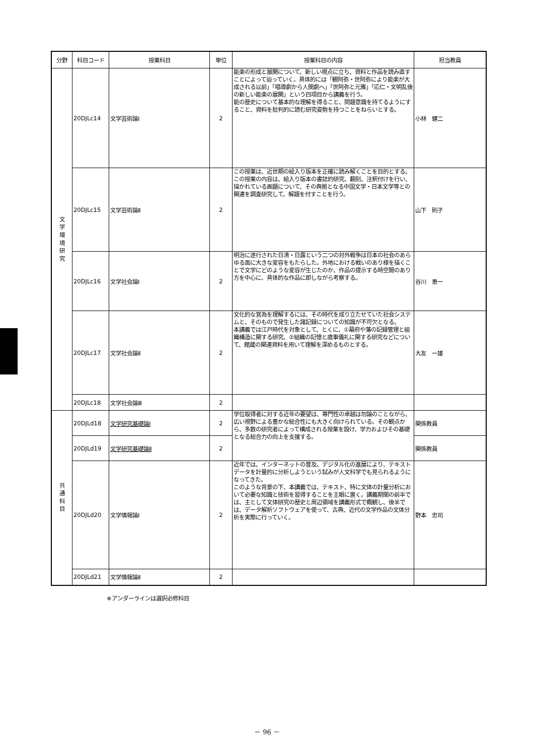| 分野 | 科目コード | 授業科目 | 単位 | 授業科目の内容 | 担当教員 |
| --- | --- | --- | --- | --- | --- |
| 文 学 環 境 研 究 | 20DJLc14 | 文学芸術論Ⅰ | 2 | 能楽の形成と展開について、新しい視点に立ち、資料と作品を読み直すことによって辿っていく。具体的には「観阿弥・世阿弥により能楽が大成される以前」「唱導劇から人間劇へ」「世阿弥と元雅」「応仁・文明乱後の新しい能楽の展開」という四項目から講義を行う。 能の歴史について基本的な理解を得ること、問題意識を持てるようにすること、資料を批判的に読む研究姿勢を持つことをねらいとする。 | 小林 健二 |
| | 20DJLc15 | 文学芸術論Ⅱ | 2 | この授業は、近世期の絵入り版本を正確に読み解くことを目的とする。 この授業の内容は、絵入り版本の書誌的研究、翻刻、注釈付けを行い、描かれている画題について、その典拠となる中国文学・日本文学等との関連を調査研究して、解題を付すことを行う。 | 山下 則子 |
| | 20DJLc16 | 文学社会論Ⅰ | 2 | 明治に遂行された日清・日露という二つの対外戦争は日本の社会のあらゆる面に大きな変容をもたらした。外地における戦いのあり様を描くことで文学にどのような変容が生じたのか、作品の提示する時空間のあり方を中心に、具体的な作品に即しながら考察する。 | 谷川 恵一 |
| | 20DJLc17 | 文学社会論Ⅱ | 2 | 文化的な営為を理解するには、その時代を成り立たせていた社会システムと、そのもので発生した諸記録についての知識が不可欠となる。 本講義では江戸時代を対象として、とくに、①幕府や藩の記録管理と組織構造に関する研究、②組織の記憶と歳事儀礼に関する研究などについて、館蔵の関連資料を用いて理解を深めるものとする。 | 大友 一雄 |
| | 20DJLc18 | 文学社会論Ⅲ | 2 | | |
| 共 通 科 目 | 20DJLd18 | 文学研究基礎論Ⅰ | 2 | 学位取得者に対する近年の要望は、専門性の卓越は勿論のことながら、広い視野による豊かな総合性にも大きく向けられている。その観点から、多数の研究者によって構成される授業を設け、学力およびその基礎となる総合力の向上を支援する。 | 関係教員 |
| | 20DJLd19 | 文学研究基礎論Ⅱ | 2 | | 関係教員 |
| | 20DJLd20 | 文学情報論Ⅰ | 2 | 近年では、インターネットの普及、デジタル化の進展により、テキストデータを計量的に分析しようという試みが人文科学でも見られるようになってきた。 このような背景の下、本講義では、テキスト、特に文体の計量分析において必要な知識と技術を習得することを主眼に置く。講義期間の前半では、主として文体研究の歴史と周辺領域を講義形式で概観し、後半では、データ解析ソフトウェアを使って、古典、近代の文学作品の文体分析を実際に行っていく。 | 野本 忠司 |
| | 20DJLd21 | 文学情報論Ⅱ | 2 | | |
※アンダーラインは選択必修科目
－ 96 －